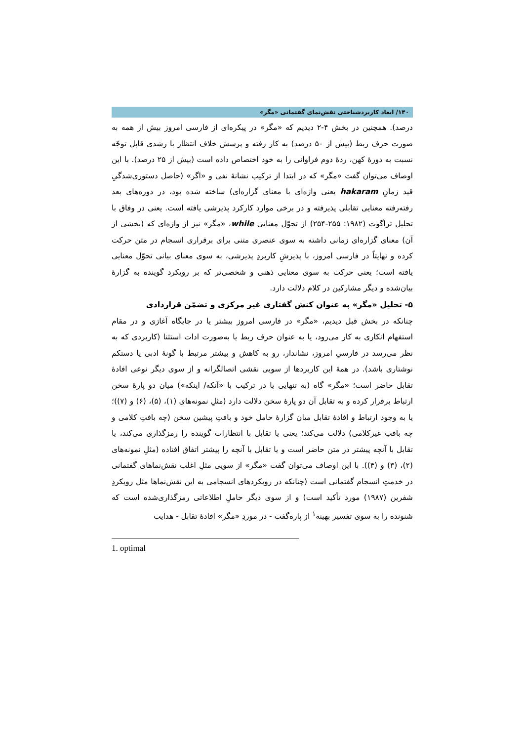۱۴۰/ ابعاد کاربردشناختی نقش‌نمای گفتمانی «مگر»
درصد). همچنین در بخش ۴-۲ دیدیم که «مگر» در پیکره‌ای از فارسی امروز بیش از همه به صورت حرف ربط (بیش از ۵۰ درصد) به کار رفته و پرسش خلاف انتظار با رشدی قابل توجّه نسبت به دورهٔ کهن، ردهٔ دوم فراوانی را به خود اختصاص داده است (بیش از ۲۵ درصد). با این اوصاف می‌توان گفت «مگر» که در ابتدا از ترکیب نشانهٔ نفی و «اگر» (حاصل دستوری‌شدگیِ قید زمانِ hakaram یعنی واژه‌ای با معنای گزاره‌ای) ساخته شده بود، در دوره‌های بعد رفته‌رفته معنایی تقابلی پذیرفته و در برخی موارد کارکرد پذیرشی یافته است. یعنی در وفاق با تحلیل تراگوت (۱۹۸۲: ۲۵۵-۲۵۴) از تحوّل معنایی while، «مگر» نیز از واژه‌ای که (بخشی از آن) معنای گزاره‌ای زمانی داشته به سوی عنصری متنی برای برقراری انسجام در متن حرکت کرده و نهایتاً در فارسی امروز، با پذیرشِ کاربردِ پذیرشی، به سوی معنای بیانی تحوّل معنایی یافته است؛ یعنی حرکت به سوی معنایی ذهنی و شخصی‌تر که بر رویکرد گوینده به گزارهٔ بیان‌شده و دیگر مشارکین در کلام دلالت دارد.
۵- تحلیل «مگر» به عنوان کنش گفتاری غیر مرکزی و تضمّن قراردادی
چنانکه در بخش قبل دیدیم، «مگر» در فارسی امروز بیشتر یا در جایگاه آغازی و در مقام استفهام انکاری به کار می‌رود، یا به عنوان حرف ربط یا به‌صورت ادات استثنا (کاربردی که به نظر می‌رسد در فارسیِ امروز، نشاندار، رو به کاهش و بیشتر مرتبط با گونهٔ ادبی یا دستکم نوشتاری باشد). در همهٔ این کاربردها از سویی نقشی اتصالگرانه و از سوی دیگر نوعی افادهٔ تقابل حاضر است؛ «مگر» گاه (به تنهایی یا در ترکیب با «آنکه/ اینکه») میان دو پارهٔ سخن ارتباط برقرار کرده و به تقابل آن دو پارهٔ سخن دلالت دارد (مثلِ نمونه‌های (۱)، (۵)، (۶) و (۷))؛ یا به وجود ارتباط و افادهٔ تقابل میان گزارهٔ حامل خود و بافتِ پیشین سخن (چه بافتِ کلامی و چه بافتِ غیرکلامی) دلالت می‌کند؛ یعنی یا تقابل با انتظارات گوینده را رمزگذاری می‌کند، یا تقابل با آنچه پیشتر در متن حاضر است و یا تقابل با آنچه را پیشتر اتفاق افتاده (مثلِ نمونه‌های (۲)، (۳) و (۴)). با این اوصاف می‌توان گفت «مگر» از سویی مثلِ اغلب نقش‌نماهای گفتمانی در خدمتِ انسجام گفتمانی است (چنانکه در رویکردهای انسجامی به این نقش‌نماها مثل رویکردِ شفرین (۱۹۸۷) مورد تأکید است) و از سوی دیگر حاملِ اطلاعاتی رمزگذاری‌شده است که شنونده را به سوی تفسیر بهینه<sup>۱</sup> از پاره‌گفت - در موردِ «مگر» افادهٔ تقابل - هدایت
1. optimal